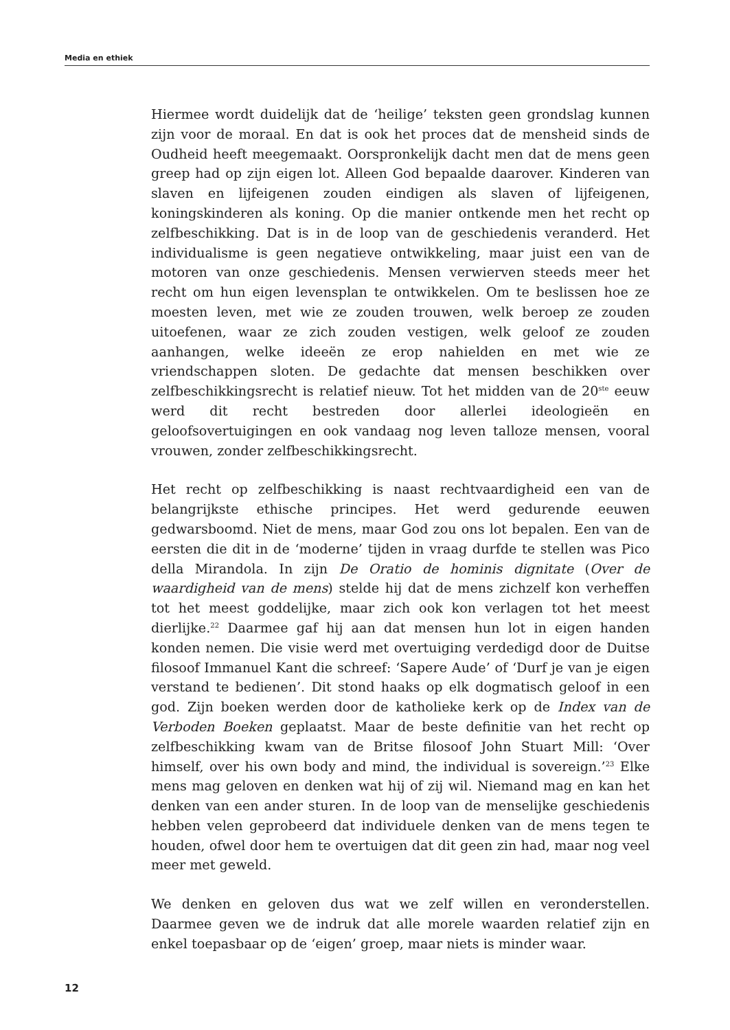Media en ethiek
Hiermee wordt duidelijk dat de ‘heilige’ teksten geen grondslag kunnen zijn voor de moraal. En dat is ook het proces dat de mensheid sinds de Oudheid heeft meegemaakt. Oorspronkelijk dacht men dat de mens geen greep had op zijn eigen lot. Alleen God bepaalde daarover. Kinderen van slaven en lijfeigenen zouden eindigen als slaven of lijfeigenen, koningskinderen als koning. Op die manier ontkende men het recht op zelfbeschikking. Dat is in de loop van de geschiedenis veranderd. Het individualisme is geen negatieve ontwikkeling, maar juist een van de motoren van onze geschiedenis. Mensen verwierven steeds meer het recht om hun eigen levensplan te ontwikkelen. Om te beslissen hoe ze moesten leven, met wie ze zouden trouwen, welk beroep ze zouden uitoefenen, waar ze zich zouden vestigen, welk geloof ze zouden aanhangen, welke ideeën ze erop nahielden en met wie ze vriendschappen sloten. De gedachte dat mensen beschikken over zelfbeschikkingsrecht is relatief nieuw. Tot het midden van de 20<sup>ste</sup> eeuw werd dit recht bestreden door allerlei ideologieën en geloofsovertuigingen en ook vandaag nog leven talloze mensen, vooral vrouwen, zonder zelfbeschikkingsrecht.
Het recht op zelfbeschikking is naast rechtvaardigheid een van de belangrijkste ethische principes. Het werd gedurende eeuwen gedwarsboomd. Niet de mens, maar God zou ons lot bepalen. Een van de eersten die dit in de ‘moderne’ tijden in vraag durfde te stellen was Pico della Mirandola. In zijn De Oratio de hominis dignitate (Over de waardigheid van de mens) stelde hij dat de mens zichzelf kon verheffen tot het meest goddelijke, maar zich ook kon verlagen tot het meest dierlijke.<sup>22</sup> Daarmee gaf hij aan dat mensen hun lot in eigen handen konden nemen. Die visie werd met overtuiging verdedigd door de Duitse filosoof Immanuel Kant die schreef: ‘Sapere Aude’ of ‘Durf je van je eigen verstand te bedienen’. Dit stond haaks op elk dogmatisch geloof in een god. Zijn boeken werden door de katholieke kerk op de Index van de Verboden Boeken geplaatst. Maar de beste definitie van het recht op zelfbeschikking kwam van de Britse filosoof John Stuart Mill: ‘Over himself, over his own body and mind, the individual is sovereign.’<sup>23</sup> Elke mens mag geloven en denken wat hij of zij wil. Niemand mag en kan het denken van een ander sturen. In de loop van de menselijke geschiedenis hebben velen geprobeerd dat individuele denken van de mens tegen te houden, ofwel door hem te overtuigen dat dit geen zin had, maar nog veel meer met geweld.
We denken en geloven dus wat we zelf willen en veronderstellen. Daarmee geven we de indruk dat alle morele waarden relatief zijn en enkel toepasbaar op de ‘eigen’ groep, maar niets is minder waar.
12